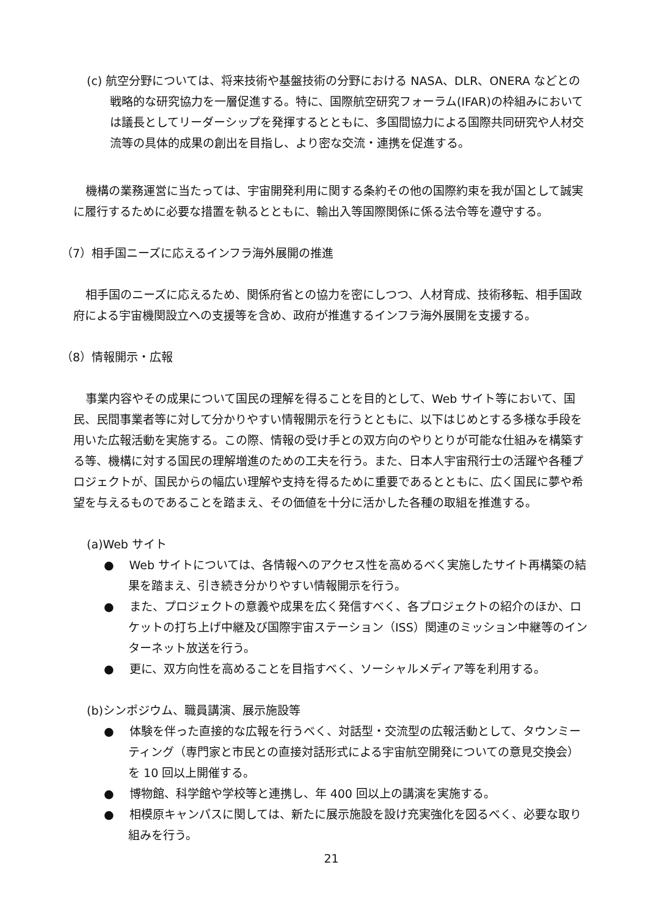(c) 航空分野については、将来技術や基盤技術の分野における NASA、DLR、ONERA などとの戦略的な研究協力を一層促進する。特に、国際航空研究フォーラム(IFAR)の枠組みにおいては議長としてリーダーシップを発揮するとともに、多国間協力による国際共同研究や人材交流等の具体的成果の創出を目指し、より密な交流・連携を促進する。
機構の業務運営に当たっては、宇宙開発利用に関する条約その他の国際約束を我が国として誠実に履行するために必要な措置を執るとともに、輸出入等国際関係に係る法令等を遵守する。
（7）相手国ニーズに応えるインフラ海外展開の推進
相手国のニーズに応えるため、関係府省との協力を密にしつつ、人材育成、技術移転、相手国政府による宇宙機関設立への支援等を含め、政府が推進するインフラ海外展開を支援する。
（8）情報開示・広報
事業内容やその成果について国民の理解を得ることを目的として、Web サイト等において、国民、民間事業者等に対して分かりやすい情報開示を行うとともに、以下はじめとする多様な手段を用いた広報活動を実施する。この際、情報の受け手との双方向のやりとりが可能な仕組みを構築する等、機構に対する国民の理解増進のための工夫を行う。また、日本人宇宙飛行士の活躍や各種プロジェクトが、国民からの幅広い理解や支持を得るために重要であるとともに、広く国民に夢や希望を与えるものであることを踏まえ、その価値を十分に活かした各種の取組を推進する。
(a)Web サイト
●　 Web サイトについては、各情報へのアクセス性を高めるべく実施したサイト再構築の結果を踏まえ、引き続き分かりやすい情報開示を行う。
●　 また、プロジェクトの意義や成果を広く発信すべく、各プロジェクトの紹介のほか、ロケットの打ち上げ中継及び国際宇宙ステーション（ISS）関連のミッション中継等のインターネット放送を行う。
●　 更に、双方向性を高めることを目指すべく、ソーシャルメディア等を利用する。
(b)シンポジウム、職員講演、展示施設等
●　 体験を伴った直接的な広報を行うべく、対話型・交流型の広報活動として、タウンミーティング（専門家と市民との直接対話形式による宇宙航空開発についての意見交換会）を 10 回以上開催する。
●　 博物館、科学館や学校等と連携し、年 400 回以上の講演を実施する。
●　 相模原キャンパスに関しては、新たに展示施設を設け充実強化を図るべく、必要な取り組みを行う。
21